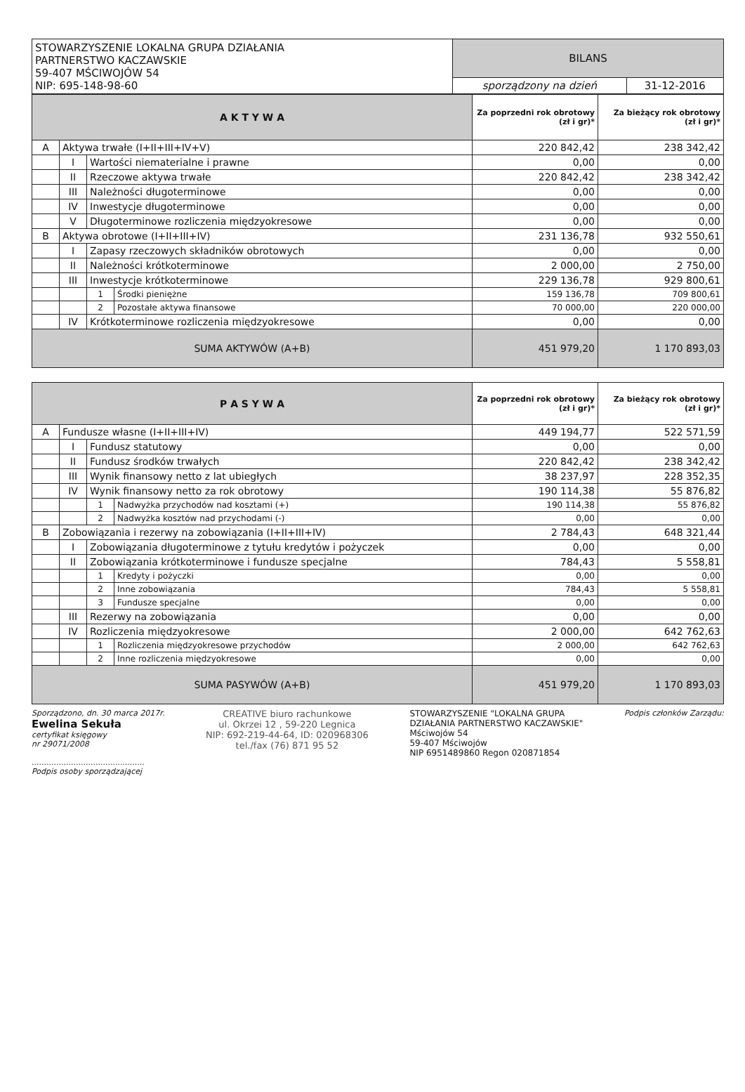| STOWARZYSZENIE LOKALNA GRUPA DZIAŁANIA PARTNERSTWO KACZAWSKIE 59-407 MŚCIWOJÓW 54 NIP: 695-148-98-60 | BILANS | |
| | sporządzony na dzień | 31-12-2016 |
| A K T Y W A | | | | Za poprzedni rok obrotowy (zł i gr)* | Za bieżący rok obrotowy (zł i gr)* |
| --- | --- | --- | --- | --- | --- |
| A | Aktywa trwałe (I+II+III+IV+V) | | | 220 842,42 | 238 342,42 |
| | I | Wartości niematerialne i prawne | | 0,00 | 0,00 |
| | II | Rzeczowe aktywa trwałe | | 220 842,42 | 238 342,42 |
| | III | Należności długoterminowe | | 0,00 | 0,00 |
| | IV | Inwestycje długoterminowe | | 0,00 | 0,00 |
| | V | Długoterminowe rozliczenia międzyokresowe | | 0,00 | 0,00 |
| B | Aktywa obrotowe (I+II+III+IV) | | | 231 136,78 | 932 550,61 |
| | I | Zapasy rzeczowych składników obrotowych | | 0,00 | 0,00 |
| | II | Należności krótkoterminowe | | 2 000,00 | 2 750,00 |
| | III | Inwestycje krótkoterminowe | | 229 136,78 | 929 800,61 |
| | | 1 | Środki pieniężne | 159 136,78 | 709 800,61 |
| | | 2 | Pozostałe aktywa finansowe | 70 000,00 | 220 000,00 |
| | IV | Krótkoterminowe rozliczenia międzyokresowe | | 0,00 | 0,00 |
| SUMA AKTYWÓW (A+B) | | | | 451 979,20 | 1 170 893,03 |
| P A S Y W A | | | | Za poprzedni rok obrotowy (zł i gr)* | Za bieżący rok obrotowy (zł i gr)* |
| --- | --- | --- | --- | --- | --- |
| A | Fundusze własne (I+II+III+IV) | | | 449 194,77 | 522 571,59 |
| | I | Fundusz statutowy | | 0,00 | 0,00 |
| | II | Fundusz środków trwałych | | 220 842,42 | 238 342,42 |
| | III | Wynik finansowy netto z lat ubiegłych | | 38 237,97 | 228 352,35 |
| | IV | Wynik finansowy netto za rok obrotowy | | 190 114,38 | 55 876,82 |
| | | 1 | Nadwyżka przychodów nad kosztami (+) | 190 114,38 | 55 876,82 |
| | | 2 | Nadwyżka kosztów nad przychodami (-) | 0,00 | 0,00 |
| B | Zobowiązania i rezerwy na zobowiązania (I+II+III+IV) | | | 2 784,43 | 648 321,44 |
| | I | Zobowiązania długoterminowe z tytułu kredytów i pożyczek | | 0,00 | 0,00 |
| | II | Zobowiązania krótkoterminowe i fundusze specjalne | | 784,43 | 5 558,81 |
| | | 1 | Kredyty i pożyczki | 0,00 | 0,00 |
| | | 2 | Inne zobowiązania | 784,43 | 5 558,81 |
| | | 3 | Fundusze specjalne | 0,00 | 0,00 |
| | III | Rezerwy na zobowiązania | | 0,00 | 0,00 |
| | IV | Rozliczenia międzyokresowe | | 2 000,00 | 642 762,63 |
| | | 1 | Rozliczenia międzyokresowe przychodów | 2 000,00 | 642 762,63 |
| | | 2 | Inne rozliczenia międzyokresowe | 0,00 | 0,00 |
| SUMA PASYWÓW (A+B) | | | | 451 979,20 | 1 170 893,03 |
Sporządzono, dn. 30 marca 2017r.
Ewelina Sekuła
certyfikat księgowy
nr 29071/2008
..............................................
Podpis osoby sporządzającej
CREATIVE biuro rachunkowe
ul. Okrzei 12 , 59-220 Legnica
NIP: 692-219-44-64, ID: 020968306
tel./fax (76) 871 95 52
STOWARZYSZENIE "LOKALNA GRUPA
DZIAŁANIA PARTNERSTWO KACZAWSKIE"
Mściwojów 54
59-407 Mściwojów
NIP 6951489860 Regon 020871854
Podpis członków Zarządu: